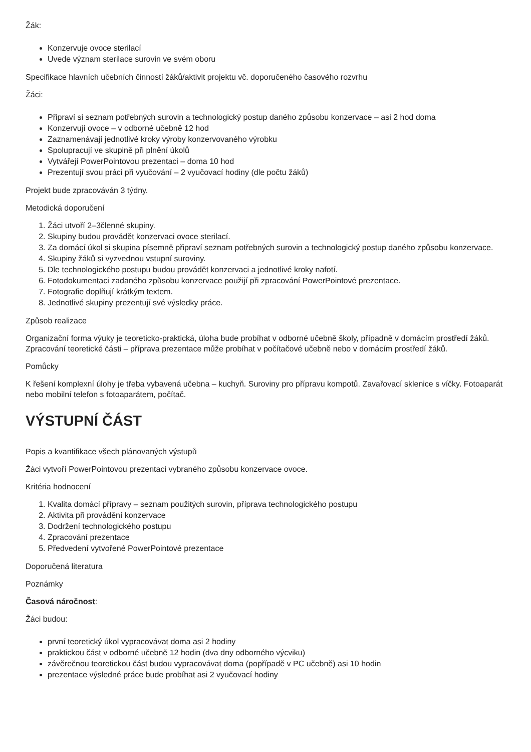Žák:
Konzervuje ovoce sterilací
Uvede význam sterilace surovin ve svém oboru
Specifikace hlavních učebních činností žáků/aktivit projektu vč. doporučeného časového rozvrhu
Žáci:
Připraví si seznam potřebných surovin a technologický postup daného způsobu konzervace – asi 2 hod doma
Konzervují ovoce – v odborné učebně 12 hod
Zaznamenávají jednotlivé kroky výroby konzervovaného výrobku
Spolupracují ve skupině při plnění úkolů
Vytvářejí PowerPointovou prezentaci – doma 10 hod
Prezentují svou práci při vyučování – 2 vyučovací hodiny (dle počtu žáků)
Projekt bude zpracováván 3 týdny.
Metodická doporučení
1. Žáci utvoří 2–3členné skupiny.
2. Skupiny budou provádět konzervaci ovoce sterilací.
3. Za domácí úkol si skupina písemně připraví seznam potřebných surovin a technologický postup daného způsobu konzervace.
4. Skupiny žáků si vyzvednou vstupní suroviny.
5. Dle technologického postupu budou provádět konzervaci a jednotlivé kroky nafotí.
6. Fotodokumentaci zadaného způsobu konzervace použijí při zpracování PowerPointové prezentace.
7. Fotografie doplňují krátkým textem.
8. Jednotlivé skupiny prezentují své výsledky práce.
Způsob realizace
Organizační forma výuky je teoreticko-praktická, úloha bude probíhat v odborné učebně školy, případně v domácím prostředí žáků. Zpracování teoretické části – příprava prezentace může probíhat v počítačové učebně nebo v domácím prostředí žáků.
Pomůcky
K řešení komplexní úlohy je třeba vybavená učebna – kuchyň. Suroviny pro přípravu kompotů. Zavařovací sklenice s víčky. Fotoaparát nebo mobilní telefon s fotoaparátem, počítač.
VÝSTUPNÍ ČÁST
Popis a kvantifikace všech plánovaných výstupů
Žáci vytvoří PowerPointovou prezentaci vybraného způsobu konzervace ovoce.
Kritéria hodnocení
1. Kvalita domácí přípravy – seznam použitých surovin, příprava technologického postupu
2. Aktivita při provádění konzervace
3. Dodržení technologického postupu
4. Zpracování prezentace
5. Předvedení vytvořené PowerPointové prezentace
Doporučená literatura
Poznámky
Časová náročnost:
Žáci budou:
první teoretický úkol vypracovávat doma asi 2 hodiny
praktickou část v odborné učebně 12 hodin (dva dny odborného výcviku)
závěrečnou teoretickou část budou vypracovávat doma (popřípadě v PC učebně) asi 10 hodin
prezentace výsledné práce bude probíhat asi 2 vyučovací hodiny